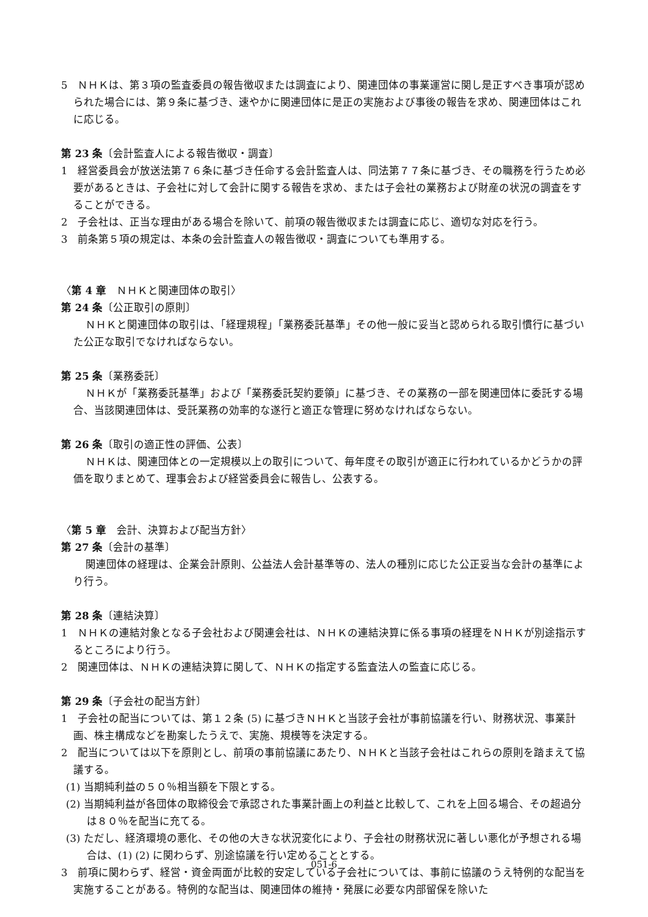5　ＮＨＫは、第３項の監査委員の報告徴収または調査により、関連団体の事業運営に関し是正すべき事項が認められた場合には、第９条に基づき、速やかに関連団体に是正の実施および事後の報告を求め、関連団体はこれに応じる。
第 23 条〔会計監査人による報告徴収・調査〕
1　経営委員会が放送法第７６条に基づき任命する会計監査人は、同法第７７条に基づき、その職務を行うため必要があるときは、子会社に対して会計に関する報告を求め、または子会社の業務および財産の状況の調査をすることができる。
2　子会社は、正当な理由がある場合を除いて、前項の報告徴収または調査に応じ、適切な対応を行う。
3　前条第５項の規定は、本条の会計監査人の報告徴収・調査についても準用する。
〈第 4 章　ＮＨＫと関連団体の取引〉
第 24 条〔公正取引の原則〕
ＮＨＫと関連団体の取引は、「経理規程」「業務委託基準」その他一般に妥当と認められる取引慣行に基づいた公正な取引でなければならない。
第 25 条〔業務委託〕
ＮＨＫが「業務委託基準」および「業務委託契約要領」に基づき、その業務の一部を関連団体に委託する場合、当該関連団体は、受託業務の効率的な遂行と適正な管理に努めなければならない。
第 26 条〔取引の適正性の評価、公表〕
ＮＨＫは、関連団体との一定規模以上の取引について、毎年度その取引が適正に行われているかどうかの評価を取りまとめて、理事会および経営委員会に報告し、公表する。
〈第 5 章　会計、決算および配当方針〉
第 27 条〔会計の基準〕
関連団体の経理は、企業会計原則、公益法人会計基準等の、法人の種別に応じた公正妥当な会計の基準により行う。
第 28 条〔連結決算〕
1　ＮＨＫの連結対象となる子会社および関連会社は、ＮＨＫの連結決算に係る事項の経理をＮＨＫが別途指示するところにより行う。
2　関連団体は、ＮＨＫの連結決算に関して、ＮＨＫの指定する監査法人の監査に応じる。
第 29 条〔子会社の配当方針〕
1　子会社の配当については、第１２条 (5) に基づきＮＨＫと当該子会社が事前協議を行い、財務状況、事業計画、株主構成などを勘案したうえで、実施、規模等を決定する。
2　配当については以下を原則とし、前項の事前協議にあたり、ＮＨＫと当該子会社はこれらの原則を踏まえて協議する。
(1) 当期純利益の５０％相当額を下限とする。
(2) 当期純利益が各団体の取締役会で承認された事業計画上の利益と比較して、これを上回る場合、その超過分は８０％を配当に充てる。
(3) ただし、経済環境の悪化、その他の大きな状況変化により、子会社の財務状況に著しい悪化が予想される場合は、(1) (2) に関わらず、別途協議を行い定めることとする。
3　前項に関わらず、経営・資金両面が比較的安定している子会社については、事前に協議のうえ特例的な配当を実施することがある。特例的な配当は、関連団体の維持・発展に必要な内部留保を除いた
051-6